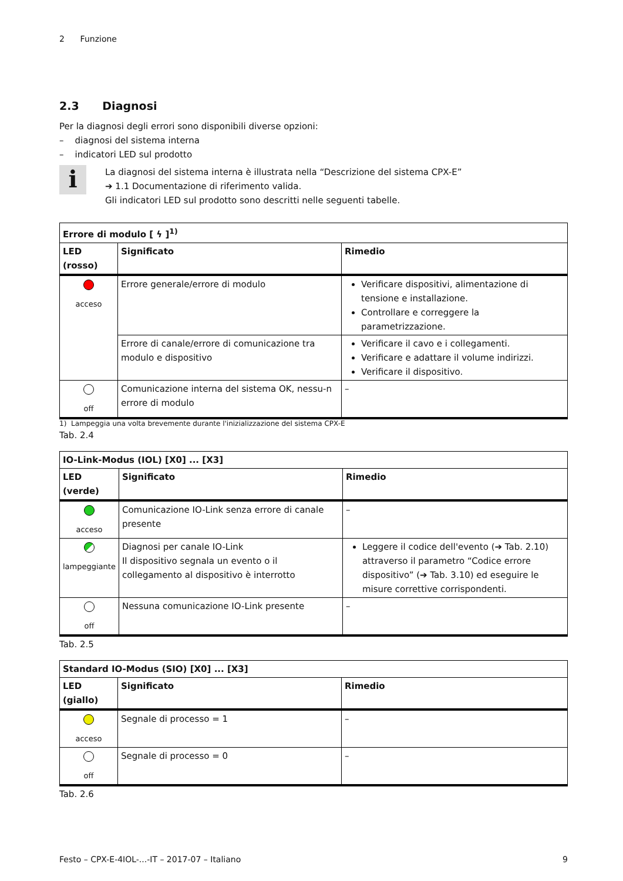2 Funzione
2.3 Diagnosi
Per la diagnosi degli errori sono disponibili diverse opzioni:
– diagnosi del sistema interna
– indicatori LED sul prodotto
i
La diagnosi del sistema interna è illustrata nella “Descrizione del sistema CPX-E”
➔ 1.1 Documentazione di riferimento valida.
Gli indicatori LED sul prodotto sono descritti nelle seguenti tabelle.
| Errore di modulo [ ϟ ]<sup>1)</sup> | | |
| --- | --- | --- |
| LED (rosso) | Significato | Rimedio |
| acceso | Errore generale/errore di modulo | Verificare dispositivi, alimentazione di tensione e installazione. Controllare e correggere la parametrizzazione. |
| | Errore di canale/errore di comunicazione tra modulo e dispositivo | Verificare il cavo e i collegamenti. Verificare e adattare il volume indirizzi. Verificare il dispositivo. |
| off | Comunicazione interna del sistema OK, nessu-n errore di modulo | – |
1) Lampeggia una volta brevemente durante l'inizializzazione del sistema CPX-E
Tab. 2.4
| IO-Link-Modus (IOL) [X0] ... [X3] | | |
| --- | --- | --- |
| LED (verde) | Significato | Rimedio |
| acceso | Comunicazione IO-Link senza errore di canale presente | – |
| lampeggiante | Diagnosi per canale IO-Link Il dispositivo segnala un evento o il collegamento al dispositivo è interrotto | Leggere il codice dell'evento (➔ Tab. 2.10) attraverso il parametro “Codice errore dispositivo” (➔ Tab. 3.10) ed eseguire le misure correttive corrispondenti. |
| off | Nessuna comunicazione IO-Link presente | – |
Tab. 2.5
| Standard IO-Modus (SIO) [X0] ... [X3] | | |
| --- | --- | --- |
| LED (giallo) | Significato | Rimedio |
| acceso | Segnale di processo = 1 | – |
| off | Segnale di processo = 0 | – |
Tab. 2.6
Festo – CPX-E-4IOL-...-IT – 2017-07 – Italiano 9